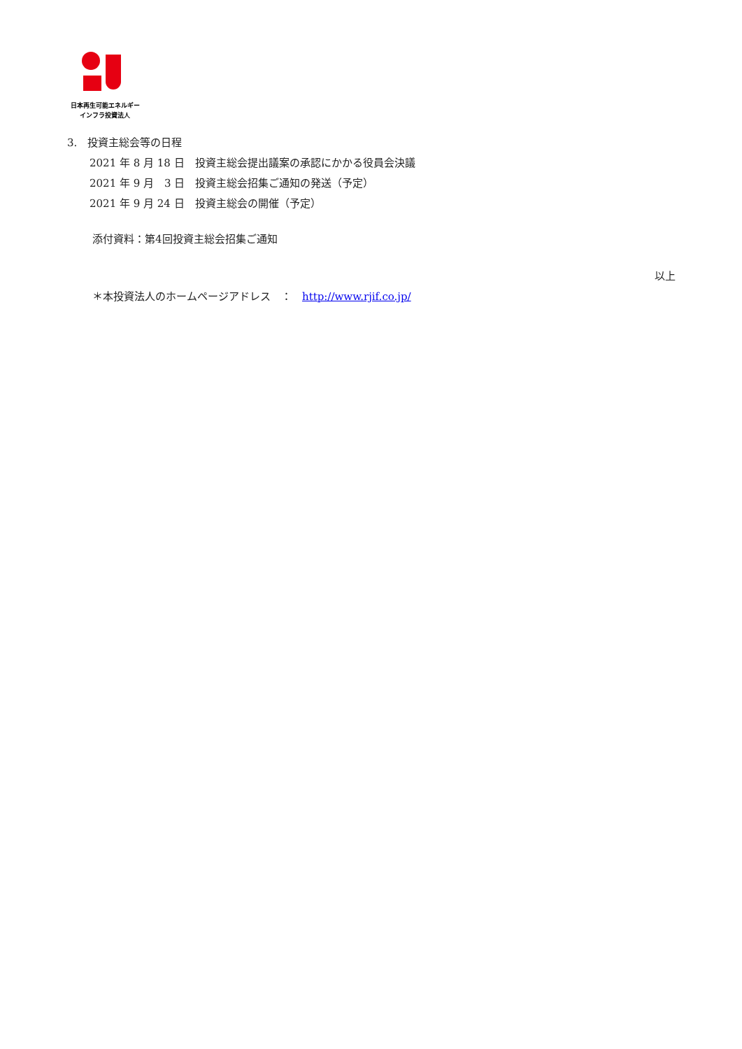日本再生可能エネルギー
インフラ投資法人
3.　投資主総会等の日程
2021 年 8 月 18 日　投資主総会提出議案の承認にかかる役員会決議
2021 年 9 月　3 日　投資主総会招集ご通知の発送（予定）
2021 年 9 月 24 日　投資主総会の開催（予定）
添付資料：第4回投資主総会招集ご通知
以上
＊本投資法人のホームページアドレス　：　http://www.rjif.co.jp/